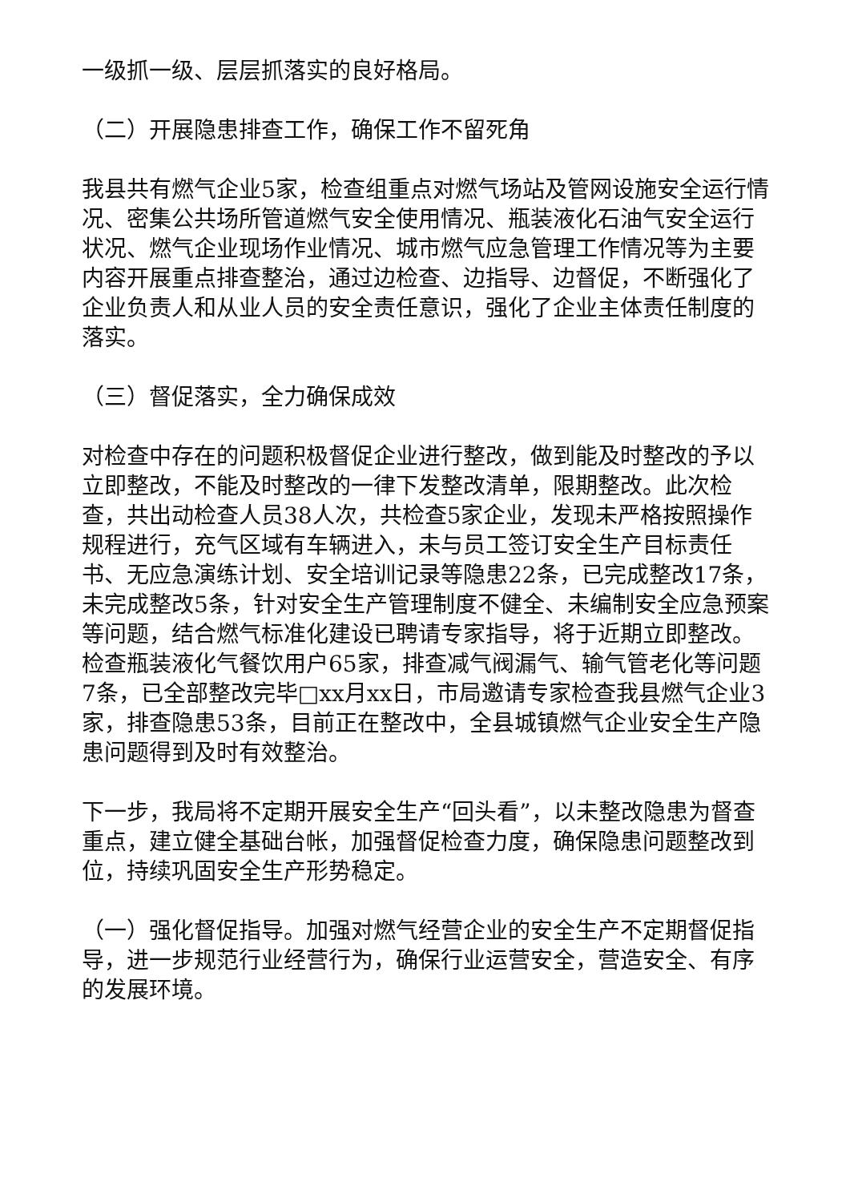一级抓一级、层层抓落实的良好格局。
（二）开展隐患排查工作，确保工作不留死角
我县共有燃气企业5家，检查组重点对燃气场站及管网设施安全运行情况、密集公共场所管道燃气安全使用情况、瓶装液化石油气安全运行状况、燃气企业现场作业情况、城市燃气应急管理工作情况等为主要内容开展重点排查整治，通过边检查、边指导、边督促，不断强化了企业负责人和从业人员的安全责任意识，强化了企业主体责任制度的落实。
（三）督促落实，全力确保成效
对检查中存在的问题积极督促企业进行整改，做到能及时整改的予以立即整改，不能及时整改的一律下发整改清单，限期整改。此次检查，共出动检查人员38人次，共检查5家企业，发现未严格按照操作规程进行，充气区域有车辆进入，未与员工签订安全生产目标责任书、无应急演练计划、安全培训记录等隐患22条，已完成整改17条，未完成整改5条，针对安全生产管理制度不健全、未编制安全应急预案等问题，结合燃气标准化建设已聘请专家指导，将于近期立即整改。检查瓶装液化气餐饮用户65家，排查减气阀漏气、输气管老化等问题7条，已全部整改完毕□xx月xx日，市局邀请专家检查我县燃气企业3家，排查隐患53条，目前正在整改中，全县城镇燃气企业安全生产隐患问题得到及时有效整治。
下一步，我局将不定期开展安全生产“回头看”，以未整改隐患为督查重点，建立健全基础台帐，加强督促检查力度，确保隐患问题整改到位，持续巩固安全生产形势稳定。
（一）强化督促指导。加强对燃气经营企业的安全生产不定期督促指导，进一步规范行业经营行为，确保行业运营安全，营造安全、有序的发展环境。